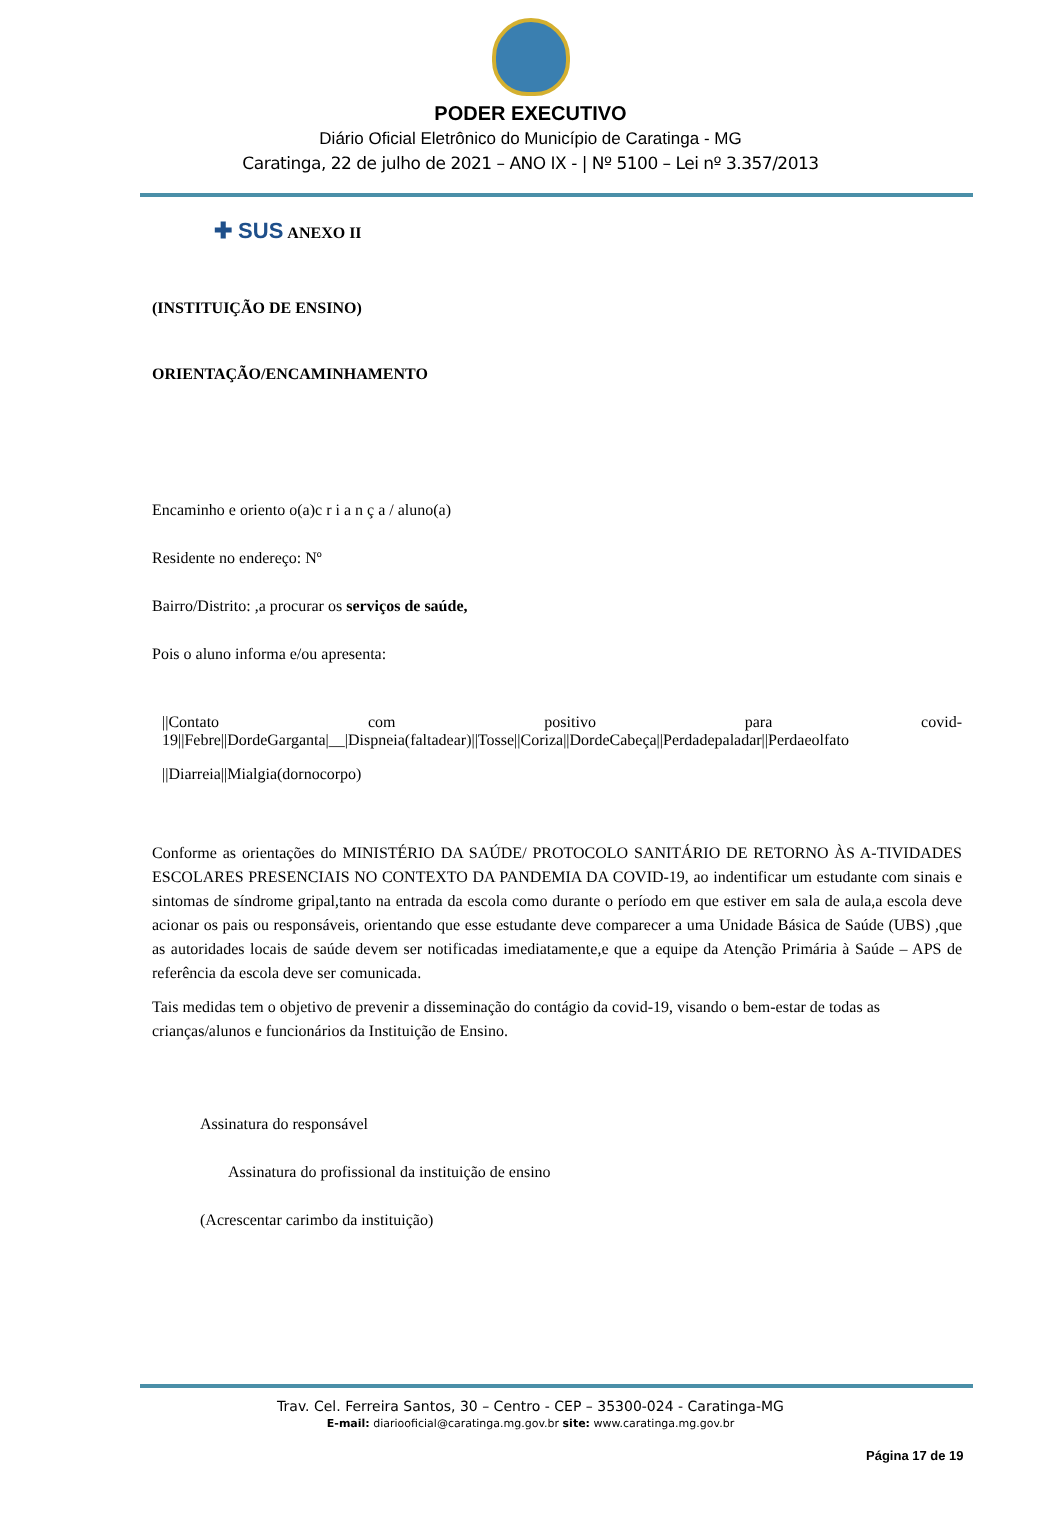PODER EXECUTIVO
Diário Oficial Eletrônico do Município de Caratinga - MG
Caratinga, 22 de julho de 2021 – ANO IX - | Nº 5100 – Lei nº 3.357/2013
✚ SUS ANEXO II
(INSTITUIÇÃO DE ENSINO)
ORIENTAÇÃO/ENCAMINHAMENTO
Encaminho e oriento o(a)c r i a n ç a / aluno(a)
Residente no endereço: Nº
Bairro/Distrito: ,a procurar os serviços de saúde,
Pois o aluno informa e/ou apresenta:
||Contato com positivo para covid-19||Febre||DordeGarganta|__|Dispneia(faltadear)||Tosse||Coriza||DordeCabeça||Perdadepaladar||Perdaeolfato
||Diarreia||Mialgia(dornocorpo)
Conforme as orientações do MINISTÉRIO DA SAÚDE/ PROTOCOLO SANITÁRIO DE RETORNO ÀS A-TIVIDADES ESCOLARES PRESENCIAIS NO CONTEXTO DA PANDEMIA DA COVID-19, ao indentificar um estudante com sinais e sintomas de síndrome gripal,tanto na entrada da escola como durante o período em que estiver em sala de aula,a escola deve acionar os pais ou responsáveis, orientando que esse estudante deve comparecer a uma Unidade Básica de Saúde (UBS) ,que as autoridades locais de saúde devem ser notificadas imediatamente,e que a equipe da Atenção Primária à Saúde – APS de referência da escola deve ser comunicada.
Tais medidas tem o objetivo de prevenir a disseminação do contágio da covid-19, visando o bem-estar de todas as crianças/alunos e funcionários da Instituição de Ensino.
Assinatura do responsável
Assinatura do profissional da instituição de ensino
(Acrescentar carimbo da instituição)
Trav. Cel. Ferreira Santos, 30 – Centro - CEP – 35300-024 - Caratinga-MG
E-mail: diariooficial@caratinga.mg.gov.br site: www.caratinga.mg.gov.br
Página 17 de 19